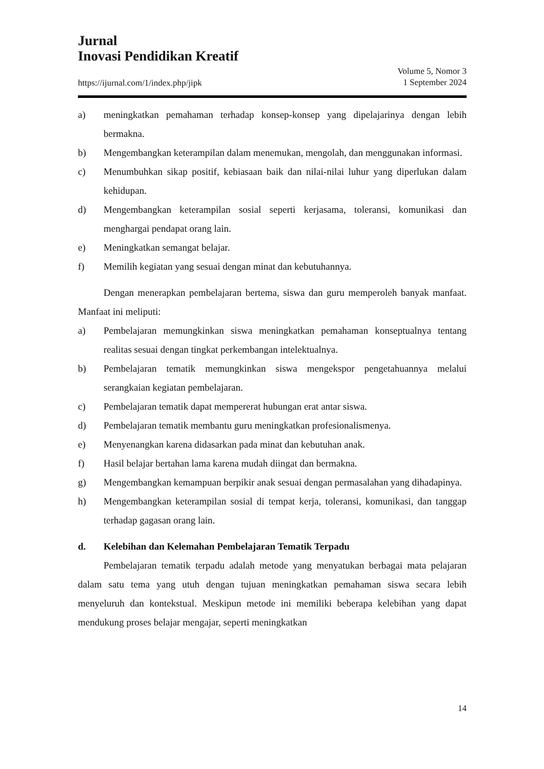Jurnal
Inovasi Pendidikan Kreatif
https://ijurnal.com/1/index.php/jipk
Volume 5, Nomor 3
1 September 2024
a) meningkatkan pemahaman terhadap konsep-konsep yang dipelajarinya dengan lebih bermakna.
b) Mengembangkan keterampilan dalam menemukan, mengolah, dan menggunakan informasi.
c) Menumbuhkan sikap positif, kebiasaan baik dan nilai-nilai luhur yang diperlukan dalam kehidupan.
d) Mengembangkan keterampilan sosial seperti kerjasama, toleransi, komunikasi dan menghargai pendapat orang lain.
e) Meningkatkan semangat belajar.
f) Memilih kegiatan yang sesuai dengan minat dan kebutuhannya.
Dengan menerapkan pembelajaran bertema, siswa dan guru memperoleh banyak manfaat. Manfaat ini meliputi:
a) Pembelajaran memungkinkan siswa meningkatkan pemahaman konseptualnya tentang realitas sesuai dengan tingkat perkembangan intelektualnya.
b) Pembelajaran tematik memungkinkan siswa mengekspor pengetahuannya melalui serangkaian kegiatan pembelajaran.
c) Pembelajaran tematik dapat mempererat hubungan erat antar siswa.
d) Pembelajaran tematik membantu guru meningkatkan profesionalismenya.
e) Menyenangkan karena didasarkan pada minat dan kebutuhan anak.
f) Hasil belajar bertahan lama karena mudah diingat dan bermakna.
g) Mengembangkan kemampuan berpikir anak sesuai dengan permasalahan yang dihadapinya.
h) Mengembangkan keterampilan sosial di tempat kerja, toleransi, komunikasi, dan tanggap terhadap gagasan orang lain.
d. Kelebihan dan Kelemahan Pembelajaran Tematik Terpadu
Pembelajaran tematik terpadu adalah metode yang menyatukan berbagai mata pelajaran dalam satu tema yang utuh dengan tujuan meningkatkan pemahaman siswa secara lebih menyeluruh dan kontekstual. Meskipun metode ini memiliki beberapa kelebihan yang dapat mendukung proses belajar mengajar, seperti meningkatkan
14